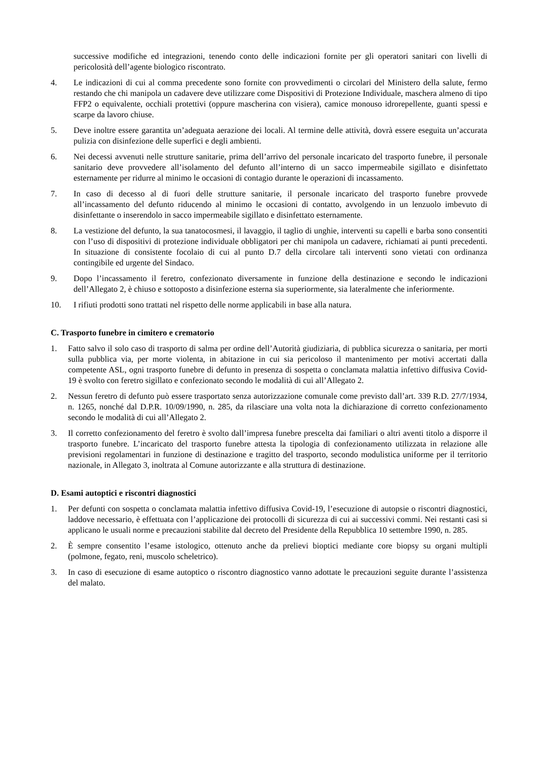successive modifiche ed integrazioni, tenendo conto delle indicazioni fornite per gli operatori sanitari con livelli di pericolosità dell’agente biologico riscontrato.
4. Le indicazioni di cui al comma precedente sono fornite con provvedimenti o circolari del Ministero della salute, fermo restando che chi manipola un cadavere deve utilizzare come Dispositivi di Protezione Individuale, maschera almeno di tipo FFP2 o equivalente, occhiali protettivi (oppure mascherina con visiera), camice monouso idrorepellente, guanti spessi e scarpe da lavoro chiuse.
5. Deve inoltre essere garantita un’adeguata aerazione dei locali. Al termine delle attività, dovrà essere eseguita un’accurata pulizia con disinfezione delle superfici e degli ambienti.
6. Nei decessi avvenuti nelle strutture sanitarie, prima dell’arrivo del personale incaricato del trasporto funebre, il personale sanitario deve provvedere all’isolamento del defunto all’interno di un sacco impermeabile sigillato e disinfettato esternamente per ridurre al minimo le occasioni di contagio durante le operazioni di incassamento.
7. In caso di decesso al di fuori delle strutture sanitarie, il personale incaricato del trasporto funebre provvede all’incassamento del defunto riducendo al minimo le occasioni di contatto, avvolgendo in un lenzuolo imbevuto di disinfettante o inserendolo in sacco impermeabile sigillato e disinfettato esternamente.
8. La vestizione del defunto, la sua tanatocosmesi, il lavaggio, il taglio di unghie, interventi su capelli e barba sono consentiti con l’uso di dispositivi di protezione individuale obbligatori per chi manipola un cadavere, richiamati ai punti precedenti. In situazione di consistente focolaio di cui al punto D.7 della circolare tali interventi sono vietati con ordinanza contingibile ed urgente del Sindaco.
9. Dopo l’incassamento il feretro, confezionato diversamente in funzione della destinazione e secondo le indicazioni dell’Allegato 2, è chiuso e sottoposto a disinfezione esterna sia superiormente, sia lateralmente che inferiormente.
10. I rifiuti prodotti sono trattati nel rispetto delle norme applicabili in base alla natura.
C. Trasporto funebre in cimitero e crematorio
1. Fatto salvo il solo caso di trasporto di salma per ordine dell’Autorità giudiziaria, di pubblica sicurezza o sanitaria, per morti sulla pubblica via, per morte violenta, in abitazione in cui sia pericoloso il mantenimento per motivi accertati dalla competente ASL, ogni trasporto funebre di defunto in presenza di sospetta o conclamata malattia infettivo diffusiva Covid-19 è svolto con feretro sigillato e confezionato secondo le modalità di cui all’Allegato 2.
2. Nessun feretro di defunto può essere trasportato senza autorizzazione comunale come previsto dall’art. 339 R.D. 27/7/1934, n. 1265, nonché dal D.P.R. 10/09/1990, n. 285, da rilasciare una volta nota la dichiarazione di corretto confezionamento secondo le modalità di cui all’Allegato 2.
3. Il corretto confezionamento del feretro è svolto dall’impresa funebre prescelta dai familiari o altri aventi titolo a disporre il trasporto funebre. L’incaricato del trasporto funebre attesta la tipologia di confezionamento utilizzata in relazione alle previsioni regolamentari in funzione di destinazione e tragitto del trasporto, secondo modulistica uniforme per il territorio nazionale, in Allegato 3, inoltrata al Comune autorizzante e alla struttura di destinazione.
D. Esami autoptici e riscontri diagnostici
1. Per defunti con sospetta o conclamata malattia infettivo diffusiva Covid-19, l’esecuzione di autopsie o riscontri diagnostici, laddove necessario, è effettuata con l’applicazione dei protocolli di sicurezza di cui ai successivi commi. Nei restanti casi si applicano le usuali norme e precauzioni stabilite dal decreto del Presidente della Repubblica 10 settembre 1990, n. 285.
2. È sempre consentito l’esame istologico, ottenuto anche da prelievi bioptici mediante core biopsy su organi multipli (polmone, fegato, reni, muscolo scheletrico).
3. In caso di esecuzione di esame autoptico o riscontro diagnostico vanno adottate le precauzioni seguite durante l’assistenza del malato.